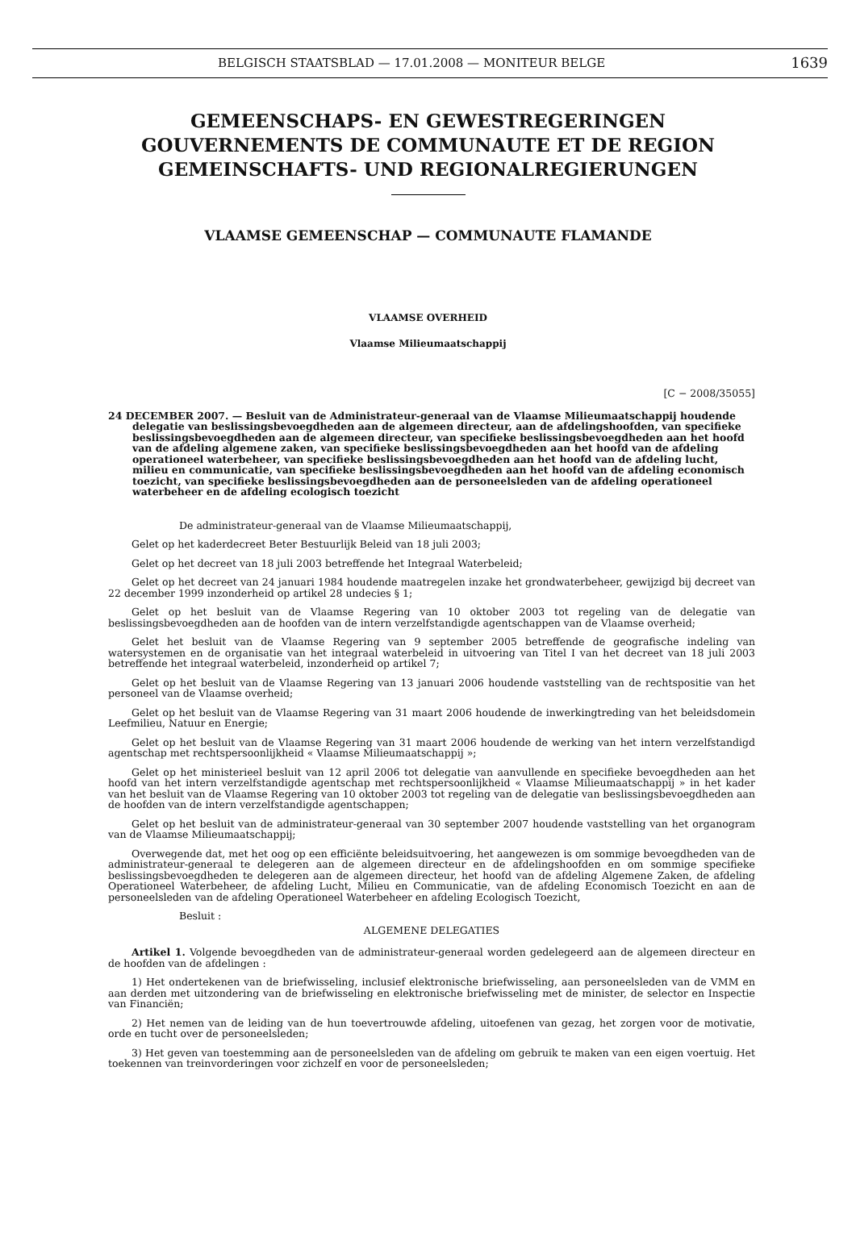BELGISCH STAATSBLAD — 17.01.2008 — MONITEUR BELGE 1639
GEMEENSCHAPS- EN GEWESTREGERINGEN
GOUVERNEMENTS DE COMMUNAUTE ET DE REGION
GEMEINSCHAFTS- UND REGIONALREGIERUNGEN
VLAAMSE GEMEENSCHAP — COMMUNAUTE FLAMANDE
VLAAMSE OVERHEID
Vlaamse Milieumaatschappij
[C − 2008/35055]
24 DECEMBER 2007. — Besluit van de Administrateur-generaal van de Vlaamse Milieumaatschappij houdende delegatie van beslissingsbevoegdheden aan de algemeen directeur, aan de afdelingshoofden, van specifieke beslissingsbevoegdheden aan de algemeen directeur, van specifieke beslissingsbevoegdheden aan het hoofd van de afdeling algemene zaken, van specifieke beslissingsbevoegdheden aan het hoofd van de afdeling operationeel waterbeheer, van specifieke beslissingsbevoegdheden aan het hoofd van de afdeling lucht, milieu en communicatie, van specifieke beslissingsbevoegdheden aan het hoofd van de afdeling economisch toezicht, van specifieke beslissingsbevoegdheden aan de personeelsleden van de afdeling operationeel waterbeheer en de afdeling ecologisch toezicht
De administrateur-generaal van de Vlaamse Milieumaatschappij,
Gelet op het kaderdecreet Beter Bestuurlijk Beleid van 18 juli 2003;
Gelet op het decreet van 18 juli 2003 betreffende het Integraal Waterbeleid;
Gelet op het decreet van 24 januari 1984 houdende maatregelen inzake het grondwaterbeheer, gewijzigd bij decreet van 22 december 1999 inzonderheid op artikel 28 undecies § 1;
Gelet op het besluit van de Vlaamse Regering van 10 oktober 2003 tot regeling van de delegatie van beslissingsbevoegdheden aan de hoofden van de intern verzelfstandigde agentschappen van de Vlaamse overheid;
Gelet het besluit van de Vlaamse Regering van 9 september 2005 betreffende de geografische indeling van watersystemen en de organisatie van het integraal waterbeleid in uitvoering van Titel I van het decreet van 18 juli 2003 betreffende het integraal waterbeleid, inzonderheid op artikel 7;
Gelet op het besluit van de Vlaamse Regering van 13 januari 2006 houdende vaststelling van de rechtspositie van het personeel van de Vlaamse overheid;
Gelet op het besluit van de Vlaamse Regering van 31 maart 2006 houdende de inwerkingtreding van het beleidsdomein Leefmilieu, Natuur en Energie;
Gelet op het besluit van de Vlaamse Regering van 31 maart 2006 houdende de werking van het intern verzelfstandigd agentschap met rechtspersoonlijkheid « Vlaamse Milieumaatschappij »;
Gelet op het ministerieel besluit van 12 april 2006 tot delegatie van aanvullende en specifieke bevoegdheden aan het hoofd van het intern verzelfstandigde agentschap met rechtspersoonlijkheid « Vlaamse Milieumaatschappij » in het kader van het besluit van de Vlaamse Regering van 10 oktober 2003 tot regeling van de delegatie van beslissingsbevoegdheden aan de hoofden van de intern verzelfstandigde agentschappen;
Gelet op het besluit van de administrateur-generaal van 30 september 2007 houdende vaststelling van het organogram van de Vlaamse Milieumaatschappij;
Overwegende dat, met het oog op een efficiënte beleidsuitvoering, het aangewezen is om sommige bevoegdheden van de administrateur-generaal te delegeren aan de algemeen directeur en de afdelingshoofden en om sommige specifieke beslissingsbevoegdheden te delegeren aan de algemeen directeur, het hoofd van de afdeling Algemene Zaken, de afdeling Operationeel Waterbeheer, de afdeling Lucht, Milieu en Communicatie, van de afdeling Economisch Toezicht en aan de personeelsleden van de afdeling Operationeel Waterbeheer en afdeling Ecologisch Toezicht,
Besluit :
ALGEMENE DELEGATIES
Artikel 1. Volgende bevoegdheden van de administrateur-generaal worden gedelegeerd aan de algemeen directeur en de hoofden van de afdelingen :
1) Het ondertekenen van de briefwisseling, inclusief elektronische briefwisseling, aan personeelsleden van de VMM en aan derden met uitzondering van de briefwisseling en elektronische briefwisseling met de minister, de selector en Inspectie van Financiën;
2) Het nemen van de leiding van de hun toevertrouwde afdeling, uitoefenen van gezag, het zorgen voor de motivatie, orde en tucht over de personeelsleden;
3) Het geven van toestemming aan de personeelsleden van de afdeling om gebruik te maken van een eigen voertuig. Het toekennen van treinvorderingen voor zichzelf en voor de personeelsleden;